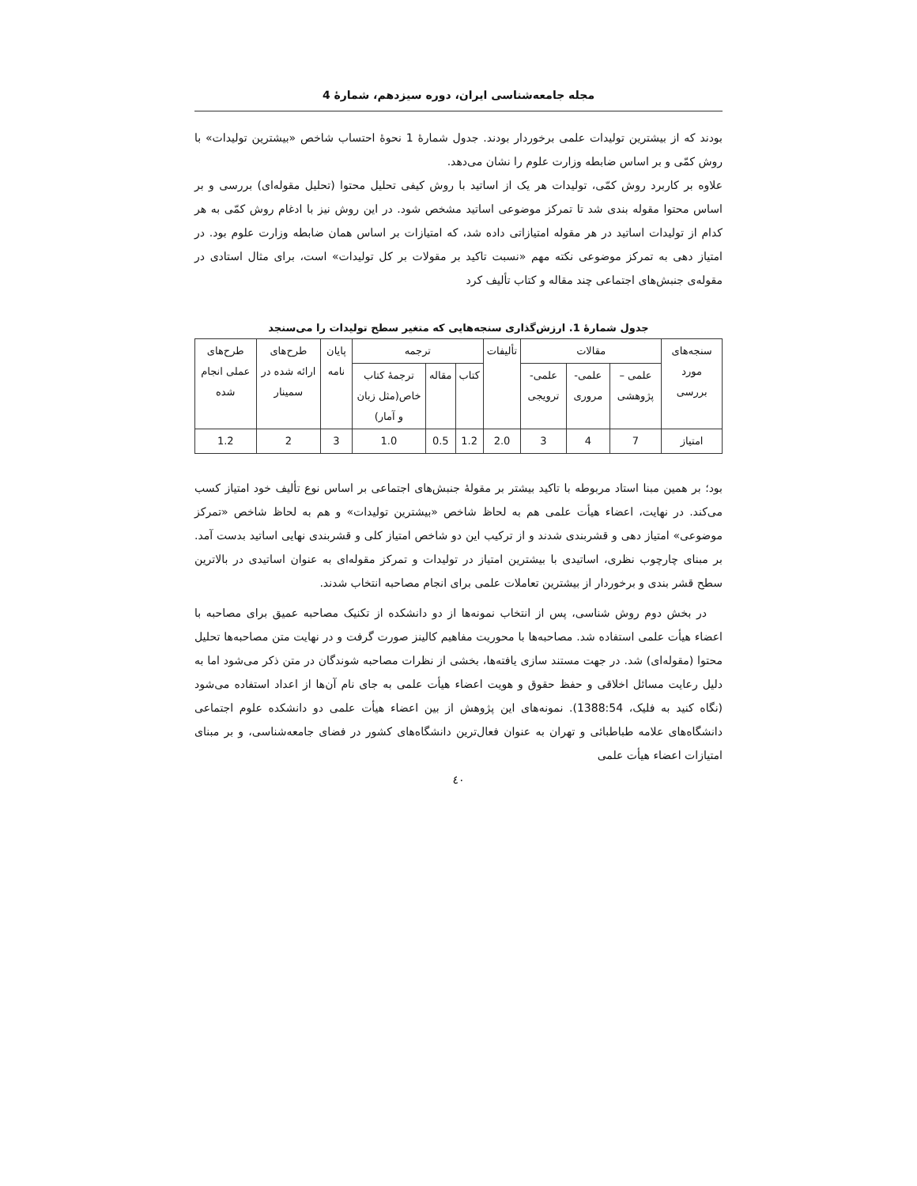مجله جامعه‌شناسی ایران، دوره سیزدهم، شمارهٔ 4
بودند که از بیشترین تولیدات علمی برخوردار بودند. جدول شمارهٔ 1 نحوهٔ احتساب شاخص «بیشترین تولیدات» با روش کمّی و بر اساس ضابطه وزارت علوم را نشان می‌دهد.
علاوه بر کاربرد روش کمّی، تولیدات هر یک از اساتید با روش کیفی تحلیل محتوا (تحلیل مقوله‌ای) بررسی و بر اساس محتوا مقوله بندی شد تا تمرکز موضوعی اساتید مشخص شود. در این روش نیز با ادغام روش کمّی به هر کدام از تولیدات اساتید در هر مقوله امتیازاتی داده شد، که امتیازات بر اساس همان ضابطه وزارت علوم بود. در امتیاز دهی به تمرکز موضوعی نکته مهم «نسبت تاکید بر مقولات بر کل تولیدات» است، برای مثال استادی در مقوله‌ی جنبش‌های اجتماعی چند مقاله و کتاب تألیف کرد
جدول شمارهٔ 1. ارزش‌گذاری سنجه‌هایی که متغیر سطح تولیدات را می‌سنجد
| سنجه‌های مورد بررسی | مقالات | | | تألیفات | ترجمه | | | پایان نامه | طرح‌های ارائه شده در سمینار | طرح‌های عملی انجام شده |
| --- | --- | --- | --- | --- | --- | --- | --- | --- | --- | --- |
| | علمی – پژوهشی | علمی- مروری | علمی- ترویجی | | کتاب | مقاله | ترجمهٔ کتاب خاص(مثل زبان و آمار) | | | |
| امتیاز | 7 | 4 | 3 | 2.0 | 1.2 | 0.5 | 1.0 | 3 | 2 | 1.2 |
بود؛ بر همین مبنا استاد مربوطه با تاکید بیشتر بر مقولهٔ جنبش‌های اجتماعی بر اساس نوع تألیف خود امتیاز کسب می‌کند. در نهایت، اعضاء هیأت علمی هم به لحاظ شاخص «بیشترین تولیدات» و هم به لحاظ شاخص «تمرکز موضوعی» امتیاز دهی و قشربندی شدند و از ترکیب این دو شاخص امتیاز کلی و قشربندی نهایی اساتید بدست آمد. بر مبنای چارچوب نظری، اساتیدی با بیشترین امتیاز در تولیدات و تمرکز مقوله‌ای به عنوان اساتیدی در بالاترین سطح قشر بندی و برخوردار از بیشترین تعاملات علمی برای انجام مصاحبه انتخاب شدند.
در بخش دوم روش شناسی، پس از انتخاب نمونه‌ها از دو دانشکده از تکنیک مصاحبه عمیق برای مصاحبه با اعضاء هیأت علمی استفاده شد. مصاحبه‌ها با محوریت مفاهیم کالینز صورت گرفت و در نهایت متن مصاحبه‌ها تحلیل محتوا (مقوله‌ای) شد. در جهت مستند سازی یافته‌ها، بخشی از نظرات مصاحبه شوندگان در متن ذکر می‌شود اما به دلیل رعایت مسائل اخلاقی و حفظ حقوق و هویت اعضاء هیأت علمی به جای نام آن‌ها از اعداد استفاده می‌شود (نگاه کنید به فلیک، 1388:54). نمونه‌های این پژوهش از بین اعضاء هیأت علمی دو دانشکده علوم اجتماعی دانشگاه‌های علامه طباطبائی و تهران به عنوان فعال‌ترین دانشگاه‌های کشور در فضای جامعه‌شناسی، و بر مبنای امتیازات اعضاء هیأت علمی
٤٠